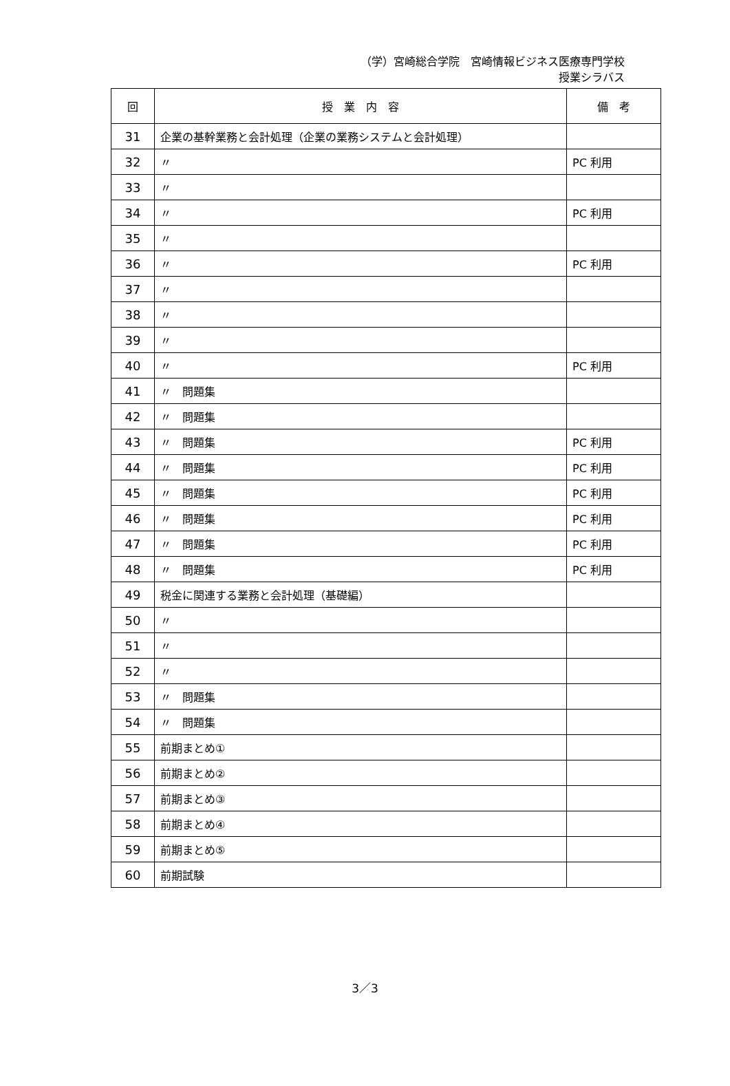（学）宮崎総合学院　宮崎情報ビジネス医療専門学校
授業シラバス
| 回 | 授 業 内 容 | 備 考 |
| --- | --- | --- |
| 31 | 企業の基幹業務と会計処理（企業の業務システムと会計処理） | |
| 32 | 〃 | PC 利用 |
| 33 | 〃 | |
| 34 | 〃 | PC 利用 |
| 35 | 〃 | |
| 36 | 〃 | PC 利用 |
| 37 | 〃 | |
| 38 | 〃 | |
| 39 | 〃 | |
| 40 | 〃 | PC 利用 |
| 41 | 〃 問題集 | |
| 42 | 〃 問題集 | |
| 43 | 〃 問題集 | PC 利用 |
| 44 | 〃 問題集 | PC 利用 |
| 45 | 〃 問題集 | PC 利用 |
| 46 | 〃 問題集 | PC 利用 |
| 47 | 〃 問題集 | PC 利用 |
| 48 | 〃 問題集 | PC 利用 |
| 49 | 税金に関連する業務と会計処理（基礎編） | |
| 50 | 〃 | |
| 51 | 〃 | |
| 52 | 〃 | |
| 53 | 〃 問題集 | |
| 54 | 〃 問題集 | |
| 55 | 前期まとめ① | |
| 56 | 前期まとめ② | |
| 57 | 前期まとめ③ | |
| 58 | 前期まとめ④ | |
| 59 | 前期まとめ⑤ | |
| 60 | 前期試験 | |
3／3